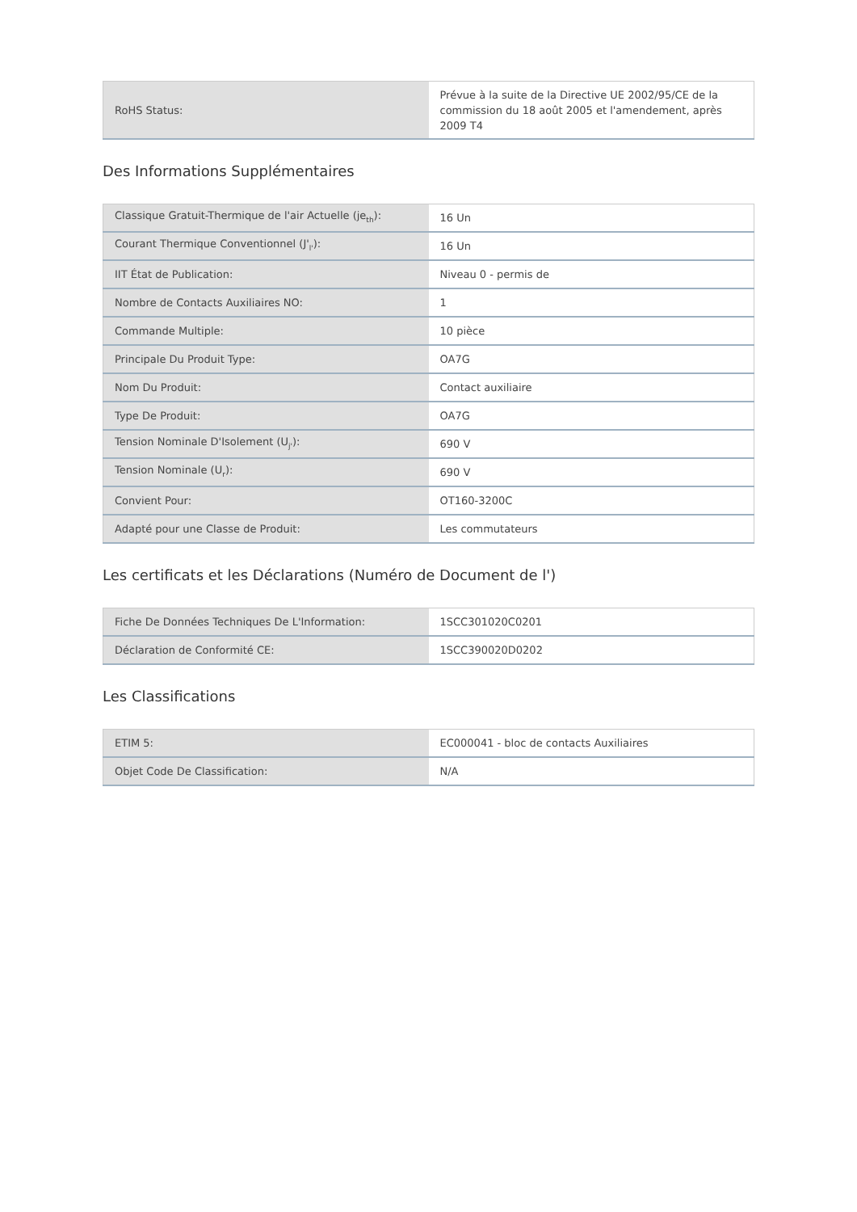| RoHS Status: | Prévue à la suite de la Directive UE 2002/95/CE de la commission du 18 août 2005 et l'amendement, après 2009 T4 |
Des Informations Supplémentaires
| Classique Gratuit-Thermique de l'air Actuelle (je<sub>th</sub>): | 16 Un |
| Courant Thermique Conventionnel (J'<sub>l'</sub>): | 16 Un |
| IIT État de Publication: | Niveau 0 - permis de |
| Nombre de Contacts Auxiliaires NO: | 1 |
| Commande Multiple: | 10 pièce |
| Principale Du Produit Type: | OA7G |
| Nom Du Produit: | Contact auxiliaire |
| Type De Produit: | OA7G |
| Tension Nominale D'Isolement (U<sub>j'</sub>): | 690 V |
| Tension Nominale (U<sub>r</sub>): | 690 V |
| Convient Pour: | OT160-3200C |
| Adapté pour une Classe de Produit: | Les commutateurs |
Les certificats et les Déclarations (Numéro de Document de l')
| Fiche De Données Techniques De L'Information: | 1SCC301020C0201 |
| Déclaration de Conformité CE: | 1SCC390020D0202 |
Les Classifications
| ETIM 5: | EC000041 - bloc de contacts Auxiliaires |
| Objet Code De Classification: | N/A |